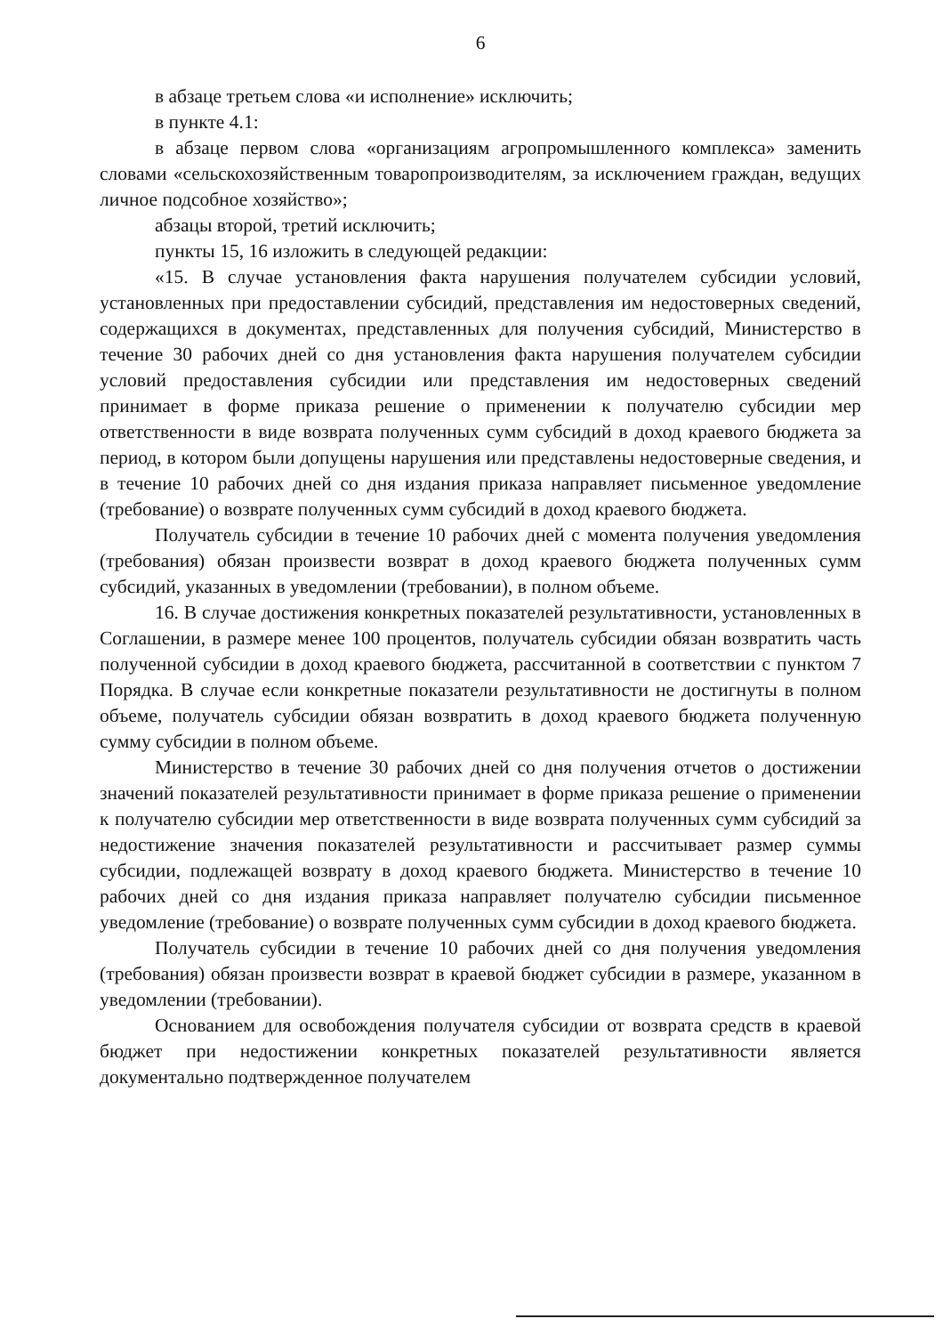6
в абзаце третьем слова «и исполнение» исключить;
в пункте 4.1:
в абзаце первом слова «организациям агропромышленного комплекса» заменить словами «сельскохозяйственным товаропроизводителям, за исключением граждан, ведущих личное подсобное хозяйство»;
абзацы второй, третий исключить;
пункты 15, 16 изложить в следующей редакции:
«15. В случае установления факта нарушения получателем субсидии условий, установленных при предоставлении субсидий, представления им недостоверных сведений, содержащихся в документах, представленных для получения субсидий, Министерство в течение 30 рабочих дней со дня установления факта нарушения получателем субсидии условий предоставления субсидии или представления им недостоверных сведений принимает в форме приказа решение о применении к получателю субсидии мер ответственности в виде возврата полученных сумм субсидий в доход краевого бюджета за период, в котором были допущены нарушения или представлены недостоверные сведения, и в течение 10 рабочих дней со дня издания приказа направляет письменное уведомление (требование) о возврате полученных сумм субсидий в доход краевого бюджета.
Получатель субсидии в течение 10 рабочих дней с момента получения уведомления (требования) обязан произвести возврат в доход краевого бюджета полученных сумм субсидий, указанных в уведомлении (требовании), в полном объеме.
16. В случае достижения конкретных показателей результативности, установленных в Соглашении, в размере менее 100 процентов, получатель субсидии обязан возвратить часть полученной субсидии в доход краевого бюджета, рассчитанной в соответствии с пунктом 7 Порядка. В случае если конкретные показатели результативности не достигнуты в полном объеме, получатель субсидии обязан возвратить в доход краевого бюджета полученную сумму субсидии в полном объеме.
Министерство в течение 30 рабочих дней со дня получения отчетов о достижении значений показателей результативности принимает в форме приказа решение о применении к получателю субсидии мер ответственности в виде возврата полученных сумм субсидий за недостижение значения показателей результативности и рассчитывает размер суммы субсидии, подлежащей возврату в доход краевого бюджета. Министерство в течение 10 рабочих дней со дня издания приказа направляет получателю субсидии письменное уведомление (требование) о возврате полученных сумм субсидии в доход краевого бюджета.
Получатель субсидии в течение 10 рабочих дней со дня получения уведомления (требования) обязан произвести возврат в краевой бюджет субсидии в размере, указанном в уведомлении (требовании).
Основанием для освобождения получателя субсидии от возврата средств в краевой бюджет при недостижении конкретных показателей результативности является документально подтвержденное получателем